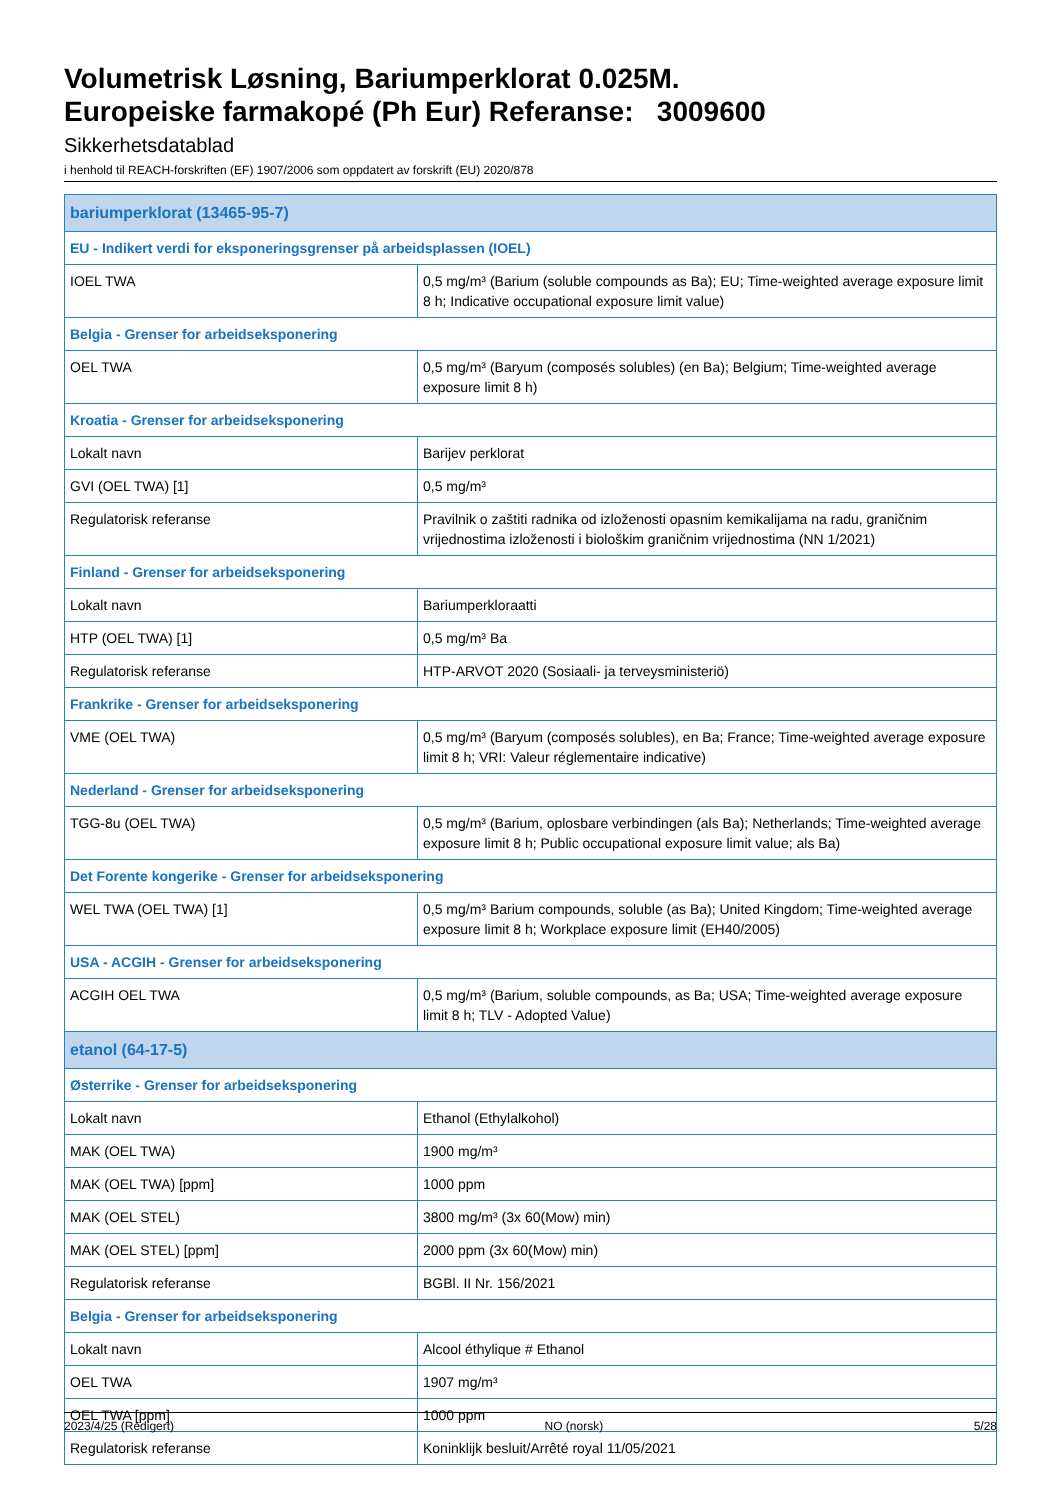Volumetrisk Løsning, Bariumperklorat 0.025M.
Europeiske farmakopé (Ph Eur) Referanse: 3009600
Sikkerhetsdatablad
i henhold til REACH-forskriften (EF) 1907/2006 som oppdatert av forskrift (EU) 2020/878
| bariumperklorat (13465-95-7) | |
| EU - Indikert verdi for eksponeringsgrenser på arbeidsplassen (IOEL) | |
| IOEL TWA | 0,5 mg/m³ (Barium (soluble compounds as Ba); EU; Time-weighted average exposure limit 8 h; Indicative occupational exposure limit value) |
| Belgia - Grenser for arbeidseksponering | |
| OEL TWA | 0,5 mg/m³ (Baryum (composés solubles) (en Ba); Belgium; Time-weighted average exposure limit 8 h) |
| Kroatia - Grenser for arbeidseksponering | |
| Lokalt navn | Barijev perklorat |
| GVI (OEL TWA) [1] | 0,5 mg/m³ |
| Regulatorisk referanse | Pravilnik o zaštiti radnika od izloženosti opasnim kemikalijama na radu, graničnim vrijednostima izloženosti i biološkim graničnim vrijednostima (NN 1/2021) |
| Finland - Grenser for arbeidseksponering | |
| Lokalt navn | Bariumperkloraatti |
| HTP (OEL TWA) [1] | 0,5 mg/m³ Ba |
| Regulatorisk referanse | HTP-ARVOT 2020 (Sosiaali- ja terveysministeriö) |
| Frankrike - Grenser for arbeidseksponering | |
| VME (OEL TWA) | 0,5 mg/m³ (Baryum (composés solubles), en Ba; France; Time-weighted average exposure limit 8 h; VRI: Valeur réglementaire indicative) |
| Nederland - Grenser for arbeidseksponering | |
| TGG-8u (OEL TWA) | 0,5 mg/m³ (Barium, oplosbare verbindingen (als Ba); Netherlands; Time-weighted average exposure limit 8 h; Public occupational exposure limit value; als Ba) |
| Det Forente kongerike - Grenser for arbeidseksponering | |
| WEL TWA (OEL TWA) [1] | 0,5 mg/m³ Barium compounds, soluble (as Ba); United Kingdom; Time-weighted average exposure limit 8 h; Workplace exposure limit (EH40/2005) |
| USA - ACGIH - Grenser for arbeidseksponering | |
| ACGIH OEL TWA | 0,5 mg/m³ (Barium, soluble compounds, as Ba; USA; Time-weighted average exposure limit 8 h; TLV - Adopted Value) |
| etanol (64-17-5) | |
| Østerrike - Grenser for arbeidseksponering | |
| Lokalt navn | Ethanol (Ethylalkohol) |
| MAK (OEL TWA) | 1900 mg/m³ |
| MAK (OEL TWA) [ppm] | 1000 ppm |
| MAK (OEL STEL) | 3800 mg/m³ (3x 60(Mow) min) |
| MAK (OEL STEL) [ppm] | 2000 ppm (3x 60(Mow) min) |
| Regulatorisk referanse | BGBl. II Nr. 156/2021 |
| Belgia - Grenser for arbeidseksponering | |
| Lokalt navn | Alcool éthylique # Ethanol |
| OEL TWA | 1907 mg/m³ |
| OEL TWA [ppm] | 1000 ppm |
| Regulatorisk referanse | Koninklijk besluit/Arrêté royal 11/05/2021 |
2023/4/25 (Redigert) NO (norsk) 5/28